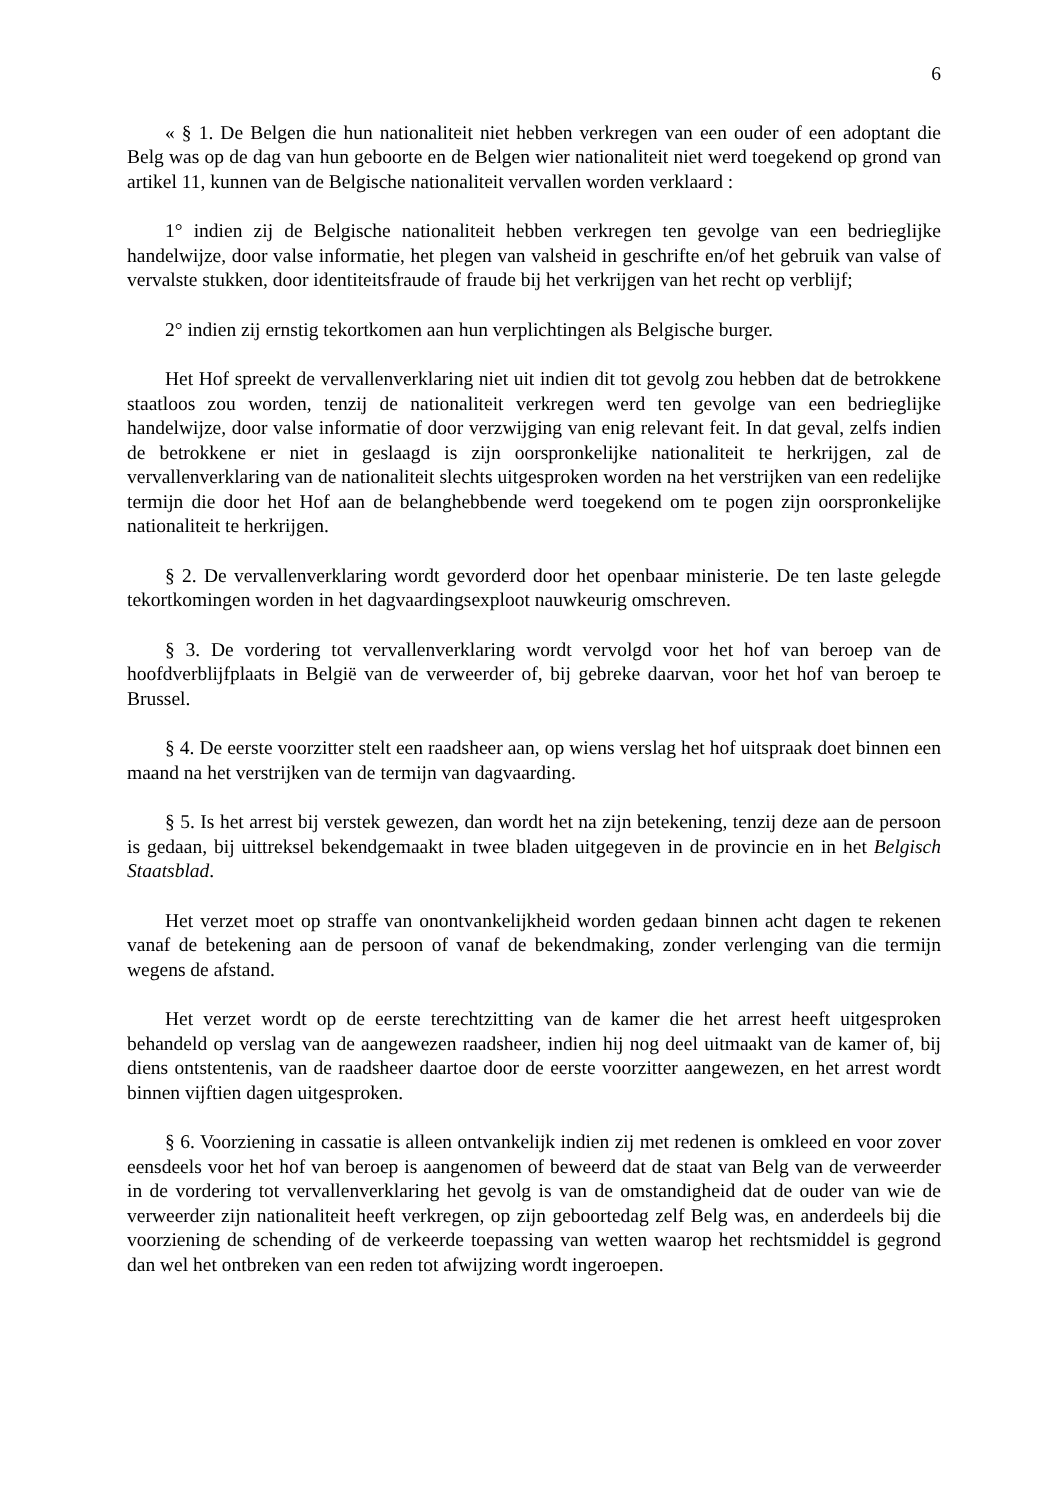6
« § 1. De Belgen die hun nationaliteit niet hebben verkregen van een ouder of een adoptant die Belg was op de dag van hun geboorte en de Belgen wier nationaliteit niet werd toegekend op grond van artikel 11, kunnen van de Belgische nationaliteit vervallen worden verklaard :
1° indien zij de Belgische nationaliteit hebben verkregen ten gevolge van een bedrieglijke handelwijze, door valse informatie, het plegen van valsheid in geschrifte en/of het gebruik van valse of vervalste stukken, door identiteitsfraude of fraude bij het verkrijgen van het recht op verblijf;
2° indien zij ernstig tekortkomen aan hun verplichtingen als Belgische burger.
Het Hof spreekt de vervallenverklaring niet uit indien dit tot gevolg zou hebben dat de betrokkene staatloos zou worden, tenzij de nationaliteit verkregen werd ten gevolge van een bedrieglijke handelwijze, door valse informatie of door verzwijging van enig relevant feit. In dat geval, zelfs indien de betrokkene er niet in geslaagd is zijn oorspronkelijke nationaliteit te herkrijgen, zal de vervallenverklaring van de nationaliteit slechts uitgesproken worden na het verstrijken van een redelijke termijn die door het Hof aan de belanghebbende werd toegekend om te pogen zijn oorspronkelijke nationaliteit te herkrijgen.
§ 2. De vervallenverklaring wordt gevorderd door het openbaar ministerie. De ten laste gelegde tekortkomingen worden in het dagvaardingsexploot nauwkeurig omschreven.
§ 3. De vordering tot vervallenverklaring wordt vervolgd voor het hof van beroep van de hoofdverblijfplaats in België van de verweerder of, bij gebreke daarvan, voor het hof van beroep te Brussel.
§ 4. De eerste voorzitter stelt een raadsheer aan, op wiens verslag het hof uitspraak doet binnen een maand na het verstrijken van de termijn van dagvaarding.
§ 5. Is het arrest bij verstek gewezen, dan wordt het na zijn betekening, tenzij deze aan de persoon is gedaan, bij uittreksel bekendgemaakt in twee bladen uitgegeven in de provincie en in het Belgisch Staatsblad.
Het verzet moet op straffe van onontvankelijkheid worden gedaan binnen acht dagen te rekenen vanaf de betekening aan de persoon of vanaf de bekendmaking, zonder verlenging van die termijn wegens de afstand.
Het verzet wordt op de eerste terechtzitting van de kamer die het arrest heeft uitgesproken behandeld op verslag van de aangewezen raadsheer, indien hij nog deel uitmaakt van de kamer of, bij diens ontstentenis, van de raadsheer daartoe door de eerste voorzitter aangewezen, en het arrest wordt binnen vijftien dagen uitgesproken.
§ 6. Voorziening in cassatie is alleen ontvankelijk indien zij met redenen is omkleed en voor zover eensdeels voor het hof van beroep is aangenomen of beweerd dat de staat van Belg van de verweerder in de vordering tot vervallenverklaring het gevolg is van de omstandigheid dat de ouder van wie de verweerder zijn nationaliteit heeft verkregen, op zijn geboortedag zelf Belg was, en anderdeels bij die voorziening de schending of de verkeerde toepassing van wetten waarop het rechtsmiddel is gegrond dan wel het ontbreken van een reden tot afwijzing wordt ingeroepen.